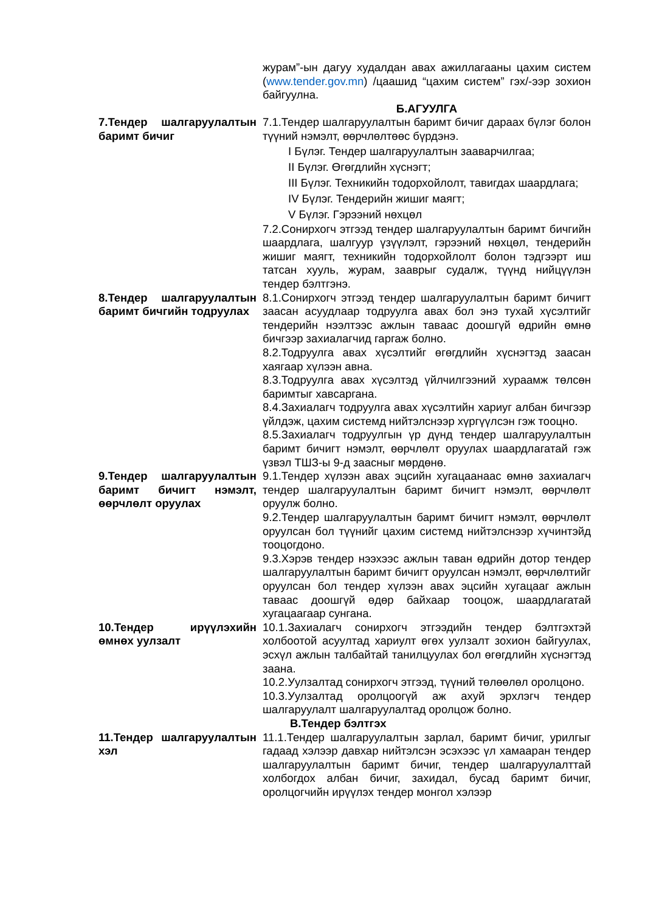журам”-ын дагуу худалдан авах ажиллагааны цахим систем (www.tender.gov.mn) /цаашид “цахим систем” гэх/-ээр зохион байгуулна.
Б.АГУУЛГА
7.Тендер шалгаруулалтын баримт бичиг
7.1.Тендер шалгаруулалтын баримт бичиг дараах бүлэг болон түүний нэмэлт, өөрчлөлтөөс бүрдэнэ.
I Бүлэг. Тендер шалгаруулалтын зааварчилгаа;
II Бүлэг. Өгөгдлийн хүснэгт;
III Бүлэг. Техникийн тодорхойлолт, тавигдах шаардлага;
IV Бүлэг. Тендерийн жишиг маягт;
V Бүлэг. Гэрээний нөхцөл
7.2.Сонирхогч этгээд тендер шалгаруулалтын баримт бичгийн шаардлага, шалгуур үзүүлэлт, гэрээний нөхцөл, тендерийн жишиг маягт, техникийн тодорхойлолт болон тэдгээрт иш татсан хууль, журам, зааврыг судалж, түүнд нийцүүлэн тендер бэлтгэнэ.
8.Тендер шалгаруулалтын баримт бичгийн тодруулах
8.1.Сонирхогч этгээд тендер шалгаруулалтын баримт бичигт заасан асуудлаар тодруулга авах бол энэ тухай хүсэлтийг тендерийн нээлтээс ажлын тавaас доошгүй өдрийн өмнө бичгээр захиалагчид гаргаж болно.
8.2.Тодруулга авах хүсэлтийг өгөгдлийн хүснэгтэд заасан хаягаар хүлээн авна.
8.3.Тодруулга авах хүсэлтэд үйлчилгээний хураамж төлсөн баримтыг хавсаргана.
8.4.Захиалагч тодруулга авах хүсэлтийн хариуг албан бичгээр үйлдэж, цахим системд нийтэлснээр хүргүүлсэн гэж тооцно.
8.5.Захиалагч тодруулгын үр дүнд тендер шалгаруулалтын баримт бичигт нэмэлт, өөрчлөлт оруулах шаардлагатай гэж үзвэл ТШЗ-ы 9-д заасныг мөрдөнө.
9.Тендер шалгаруулалтын баримт бичигт нэмэлт, өөрчлөлт оруулах
9.1.Тендер хүлээн авах эцсийн хугацаанаас өмнө захиалагч тендер шалгаруулалтын баримт бичигт нэмэлт, өөрчлөлт оруулж болно.
9.2.Тендер шалгаруулалтын баримт бичигт нэмэлт, өөрчлөлт оруулсан бол түүнийг цахим системд нийтэлснээр хүчинтэйд тооцогдоно.
9.3.Хэрэв тендер нээхээс ажлын таван өдрийн дотор тендер шалгаруулалтын баримт бичигт оруулсан нэмэлт, өөрчлөлтийг оруулсан бол тендер хүлээн авах эцсийн хугацааг ажлын тавaас доошгүй өдөр байхаар тооцож, шаардлагатай хугацаагаар сунгана.
10.Тендер ирүүлэхийн өмнөх уулзалт
10.1.Захиалагч сонирхогч этгээдийн тендер бэлтгэхтэй холбоотой асуултад хариулт өгөх уулзалт зохион байгуулах, эсхүл ажлын талбайтай танилцуулах бол өгөгдлийн хүснэгтэд заана.
10.2.Уулзалтад сонирхогч этгээд, түүний төлөөлөл оролцоно.
10.3.Уулзалтад оролцоогүй аж ахуй эрхлэгч тендер шалгаруулалт шалгаруулалтад оролцож болно.
В.Тендер бэлтгэх
11.Тендер шалгаруулалтын хэл
11.1.Тендер шалгаруулалтын зарлал, баримт бичиг, урилгыг гадаад хэлээр давхар нийтэлсэн эсэхээс үл хамааран тендер шалгаруулалтын баримт бичиг, тендер шалгаруулалттай холбогдох албан бичиг, захидал, бусад баримт бичиг, оролцогчийн ирүүлэх тендер монгол хэлээр